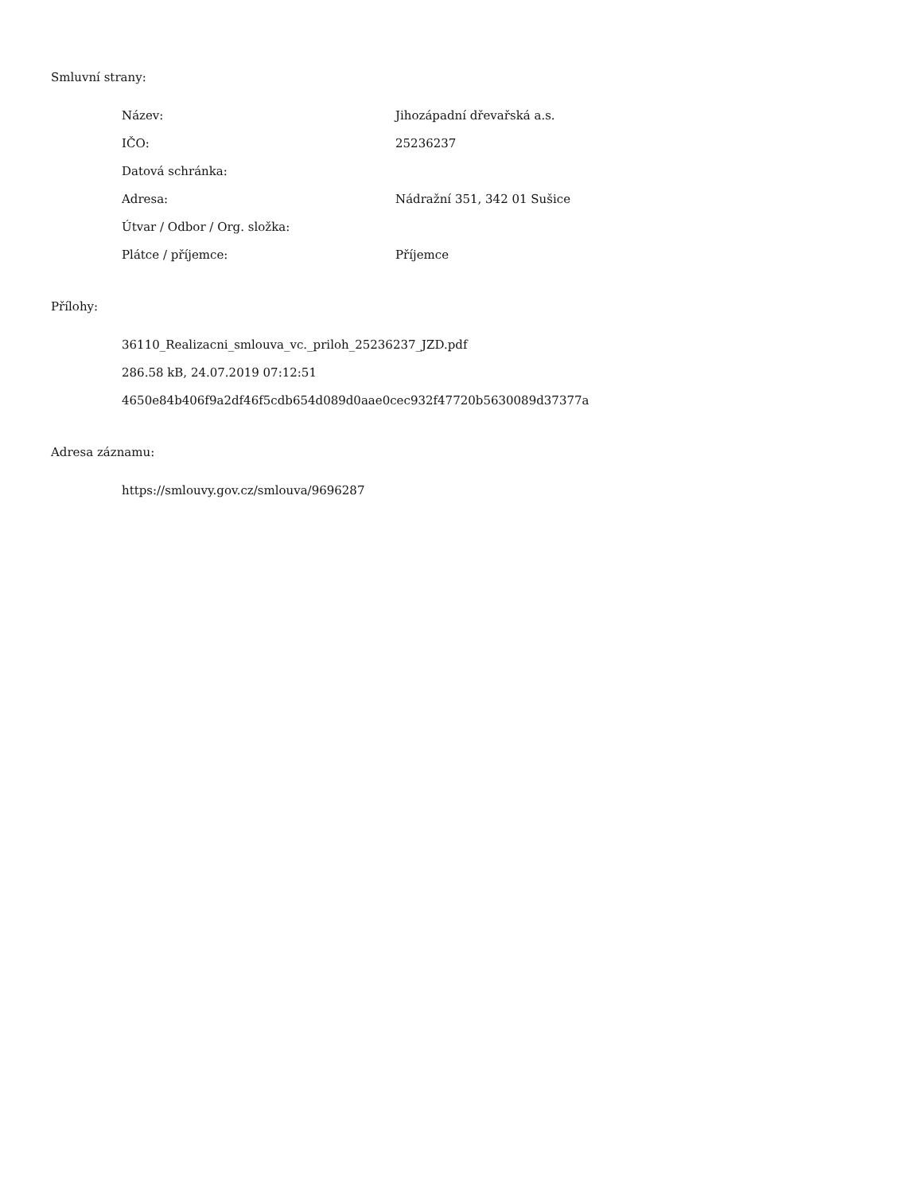Smluvní strany:
Název: Jihozápadní dřevařská a.s.
IČO: 25236237
Datová schránka:
Adresa: Nádražní 351, 342 01 Sušice
Útvar / Odbor / Org. složka:
Plátce / příjemce: Příjemce
Přílohy:
36110_Realizacni_smlouva_vc._priloh_25236237_JZD.pdf
286.58 kB, 24.07.2019 07:12:51
4650e84b406f9a2df46f5cdb654d089d0aae0cec932f47720b5630089d37377a
Adresa záznamu:
https://smlouvy.gov.cz/smlouva/9696287